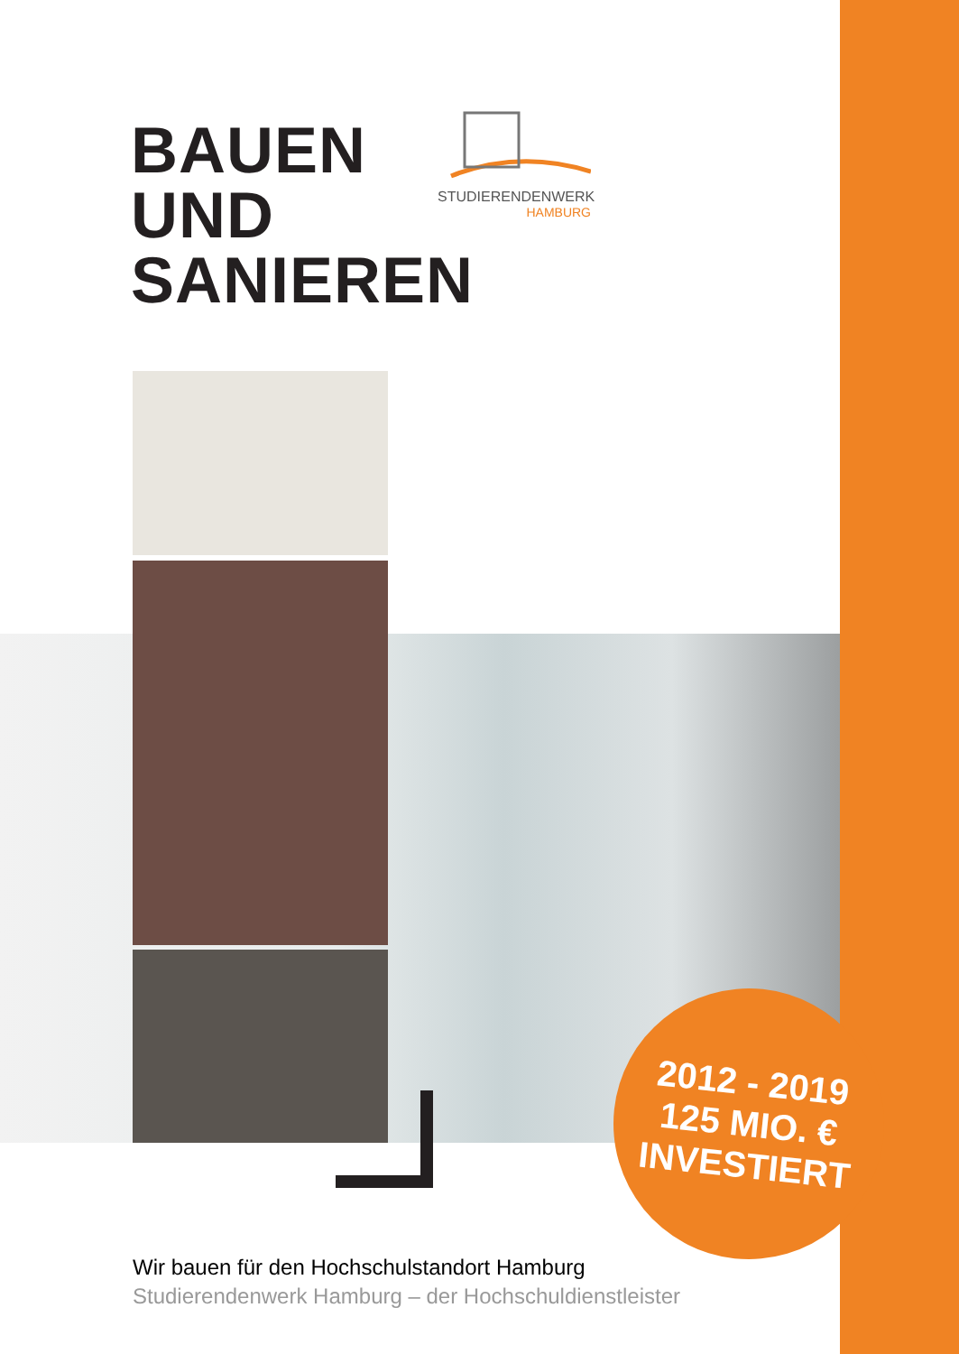BAUEN
UND
SANIEREN
STUDIERENDENWERK
HAMBURG
2012 - 2019
125 MIO. €
INVESTIERT
Wir bauen für den Hochschulstandort Hamburg
Studierendenwerk Hamburg – der Hochschuldienstleister